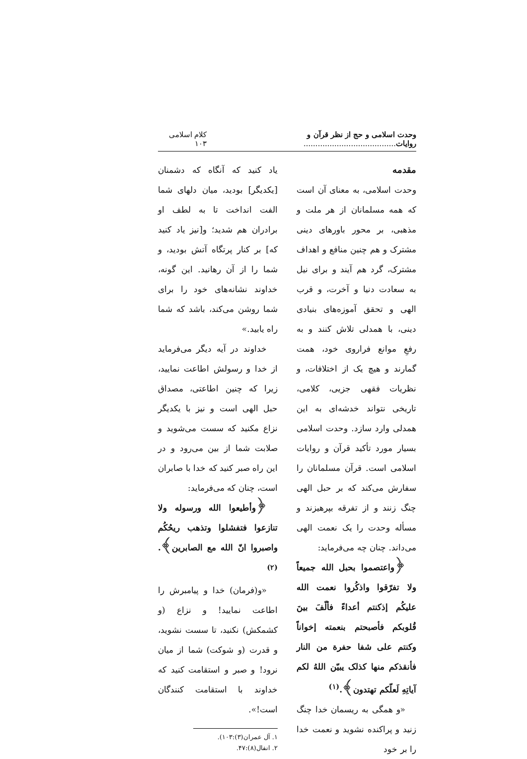وحدت اسلامی و حج از نظر قرآن و روایات....................................... کلام اسلامی ۱۰۳
مقدمه
وحدت اسلامی، به معنای آن است که همه مسلمانان از هر ملت و مذهبی، بر محور باورهای دینی مشترک و هم چنین منافع و اهداف مشترک، گرد هم آیند و برای نیل به سعادت دنیا و آخرت، و قرب الهی و تحقق آموزه‌های بنیادی دینی، با همدلی تلاش کنند و به رفعِ موانع فراروی خود، همت گمارند و هیچ یک از اختلافات، و نظریات فقهی جزیی، کلامی، تاریخی نتواند خدشه‌ای به این همدلی وارد سازد. وحدت اسلامی بسیار مورد تأکید قرآن و روایات اسلامی است. قرآن مسلمانان را سفارش می‌کند که بر حبل الهی چنگ زنند و از تفرقه بپرهیزند و مسأله وحدت را یک نعمت الهی می‌داند. چنان چه می‌فرماید:
﴿واعتصموا بحبل الله جمیعاً ولا تفرّقوا واذکُروا نعمت الله علیکُم إذکنتم أعداءً فألّفَ بینَ قُلوبکم فأصبحتم بنعمته إخواناً وکنتم علی شفا حفرة من النار فأنقذکم منها کذلک یبیّن اللهُ لکم آیاتِهِ لَعلّکم تهتدون﴾.<sup>(۱)</sup>
«و همگی به ریسمان خدا چنگ زنید و پراکنده نشوید و نعمت خدا را بر خود
یاد کنید که آنگاه که دشمنان [یکدیگر] بودید، میان دلهای شما الفت انداخت تا به لطف او برادران هم شدید؛ و[نیز یاد کنید که] بر کنار پرتگاه آتش بودید، و شما را از آن رهانید. این گونه، خداوند نشانه‌های خود را برای شما روشن می‌کند، باشد که شما راه یابید.»
خداوند در آیه دیگر می‌فرماید از خدا و رسولش اطاعت نمایید، زیرا که چنین اطاعتی، مصداق حبل الهی است و نیز با یکدیگر نزاع مکنید که سست می‌شوید و صلابت شما از بین می‌رود و در این راه صبر کنید که خدا با صابران است، چنان که می‌فرماید:
﴿وأطیعوا الله ورسوله ولا تنازعوا فتفشلوا وتذهب ریحُکُم واصبروا انّ الله مع الصابرین﴾.<sup>(۲)</sup>
«و(فرمان) خدا و پیامبرش را اطاعت نمایید! و نزاع (و کشمکش) نکنید، تا سست نشوید، و قدرت (و شوکت) شما از میان نرود! و صبر و استقامت کنید که خداوند با استقامت کنندگان است!».
۱. آل عمران(۳):۱۰۳).
۲. انفال(۸):۴۷.